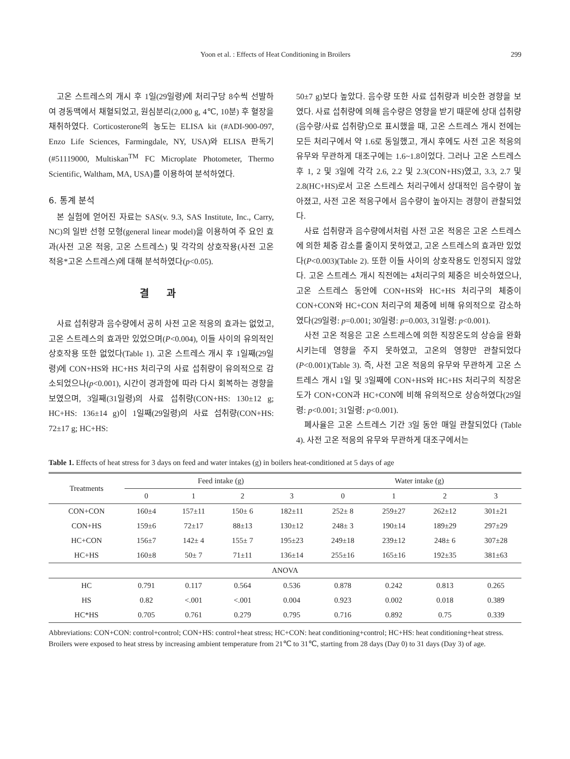Yoon et al. : Effects of Heat Conditioning in Broilers 299
고온 스트레스의 개시 후 1일(29일령)에 처리구당 8수씩 선발하여 경동맥에서 채혈되었고, 원심분리(2,000 g, 4℃, 10분) 후 혈장을 채취하였다. Corticosterone의 농도는 ELISA kit (#ADI-900-097, Enzo Life Sciences, Farmingdale, NY, USA)와 ELISA 판독기(#51119000, Multiskan<sup>TM</sup> FC Microplate Photometer, Thermo Scientific, Waltham, MA, USA)를 이용하여 분석하였다.
6. 통계 분석
본 실험에 얻어진 자료는 SAS(v. 9.3, SAS Institute, Inc., Carry, NC)의 일반 선형 모형(general linear model)을 이용하여 주 요인 효과(사전 고온 적응, 고온 스트레스) 및 각각의 상호작용(사전 고온 적응*고온 스트레스)에 대해 분석하였다(p<0.05).
결 과
사료 섭취량과 음수량에서 공히 사전 고온 적응의 효과는 없었고, 고온 스트레스의 효과만 있었으며(P<0.004), 이들 사이의 유의적인 상호작용 또한 없었다(Table 1). 고온 스트레스 개시 후 1일째(29일령)에 CON+HS와 HC+HS 처리구의 사료 섭취량이 유의적으로 감소되었으나(p<0.001), 시간이 경과함에 따라 다시 회복하는 경향을 보였으며, 3일째(31일령)의 사료 섭취량(CON+HS: 130±12 g; HC+HS: 136±14 g)이 1일째(29일령)의 사료 섭취량(CON+HS: 72±17 g; HC+HS:
50±7 g)보다 높았다. 음수량 또한 사료 섭취량과 비슷한 경향을 보였다. 사료 섭취량에 의해 음수량은 영향을 받기 때문에 상대 섭취량(음수량/사료 섭취량)으로 표시했을 때, 고온 스트레스 개시 전에는 모든 처리구에서 약 1.6로 동일했고, 개시 후에도 사전 고온 적응의 유무와 무관하게 대조구에는 1.6~1.8이었다. 그러나 고온 스트레스 후 1, 2 및 3일에 각각 2.6, 2.2 및 2.3(CON+HS)였고, 3.3, 2.7 및 2.8(HC+HS)로서 고온 스트레스 처리구에서 상대적인 음수량이 높아졌고, 사전 고온 적응구에서 음수량이 높아지는 경향이 관찰되었다.
사료 섭취량과 음수량에서처럼 사전 고온 적응은 고온 스트레스에 의한 체중 감소를 줄이지 못하였고, 고온 스트레스의 효과만 있었다(P<0.003)(Table 2). 또한 이들 사이의 상호작용도 인정되지 않았다. 고온 스트레스 개시 직전에는 4처리구의 체중은 비슷하였으나, 고온 스트레스 동안에 CON+HS와 HC+HS 처리구의 체중이 CON+CON와 HC+CON 처리구의 체중에 비해 유의적으로 감소하였다(29일령: p=0.001; 30일령: p=0.003, 31일령: p<0.001).
사전 고온 적응은 고온 스트레스에 의한 직장온도의 상승을 완화시키는데 영향을 주지 못하였고, 고온의 영향만 관찰되었다(P<0.001)(Table 3). 즉, 사전 고온 적응의 유무와 무관하게 고온 스트레스 개시 1일 및 3일째에 CON+HS와 HC+HS 처리구의 직장온도가 CON+CON과 HC+CON에 비해 유의적으로 상승하였다(29일령: p<0.001; 31일령: p<0.001).
폐사율은 고온 스트레스 기간 3일 동안 매일 관찰되었다 (Table 4). 사전 고온 적응의 유무와 무관하게 대조구에서는
Table 1. Effects of heat stress for 3 days on feed and water intakes (g) in boilers heat-conditioned at 5 days of age
| Treatments | Feed intake (g) | | | | Water intake (g) | | | |
| --- | --- | --- | --- | --- | --- | --- | --- | --- |
| | 0 | 1 | 2 | 3 | 0 | 1 | 2 | 3 |
| CON+CON | 160±4 | 157±11 | 150± 6 | 182±11 | 252± 8 | 259±27 | 262±12 | 301±21 |
| CON+HS | 159±6 | 72±17 | 88±13 | 130±12 | 248± 3 | 190±14 | 189±29 | 297±29 |
| HC+CON | 156±7 | 142± 4 | 155± 7 | 195±23 | 249±18 | 239±12 | 248± 6 | 307±28 |
| HC+HS | 160±8 | 50± 7 | 71±11 | 136±14 | 255±16 | 165±16 | 192±35 | 381±63 |
| ANOVA | | | | | | | | |
| HC | 0.791 | 0.117 | 0.564 | 0.536 | 0.878 | 0.242 | 0.813 | 0.265 |
| HS | 0.82 | <.001 | <.001 | 0.004 | 0.923 | 0.002 | 0.018 | 0.389 |
| HC*HS | 0.705 | 0.761 | 0.279 | 0.795 | 0.716 | 0.892 | 0.75 | 0.339 |
Abbreviations: CON+CON: control+control; CON+HS: control+heat stress; HC+CON: heat conditioning+control; HC+HS: heat conditioning+heat stress.
Broilers were exposed to heat stress by increasing ambient temperature from 21℃ to 31℃, starting from 28 days (Day 0) to 31 days (Day 3) of age.